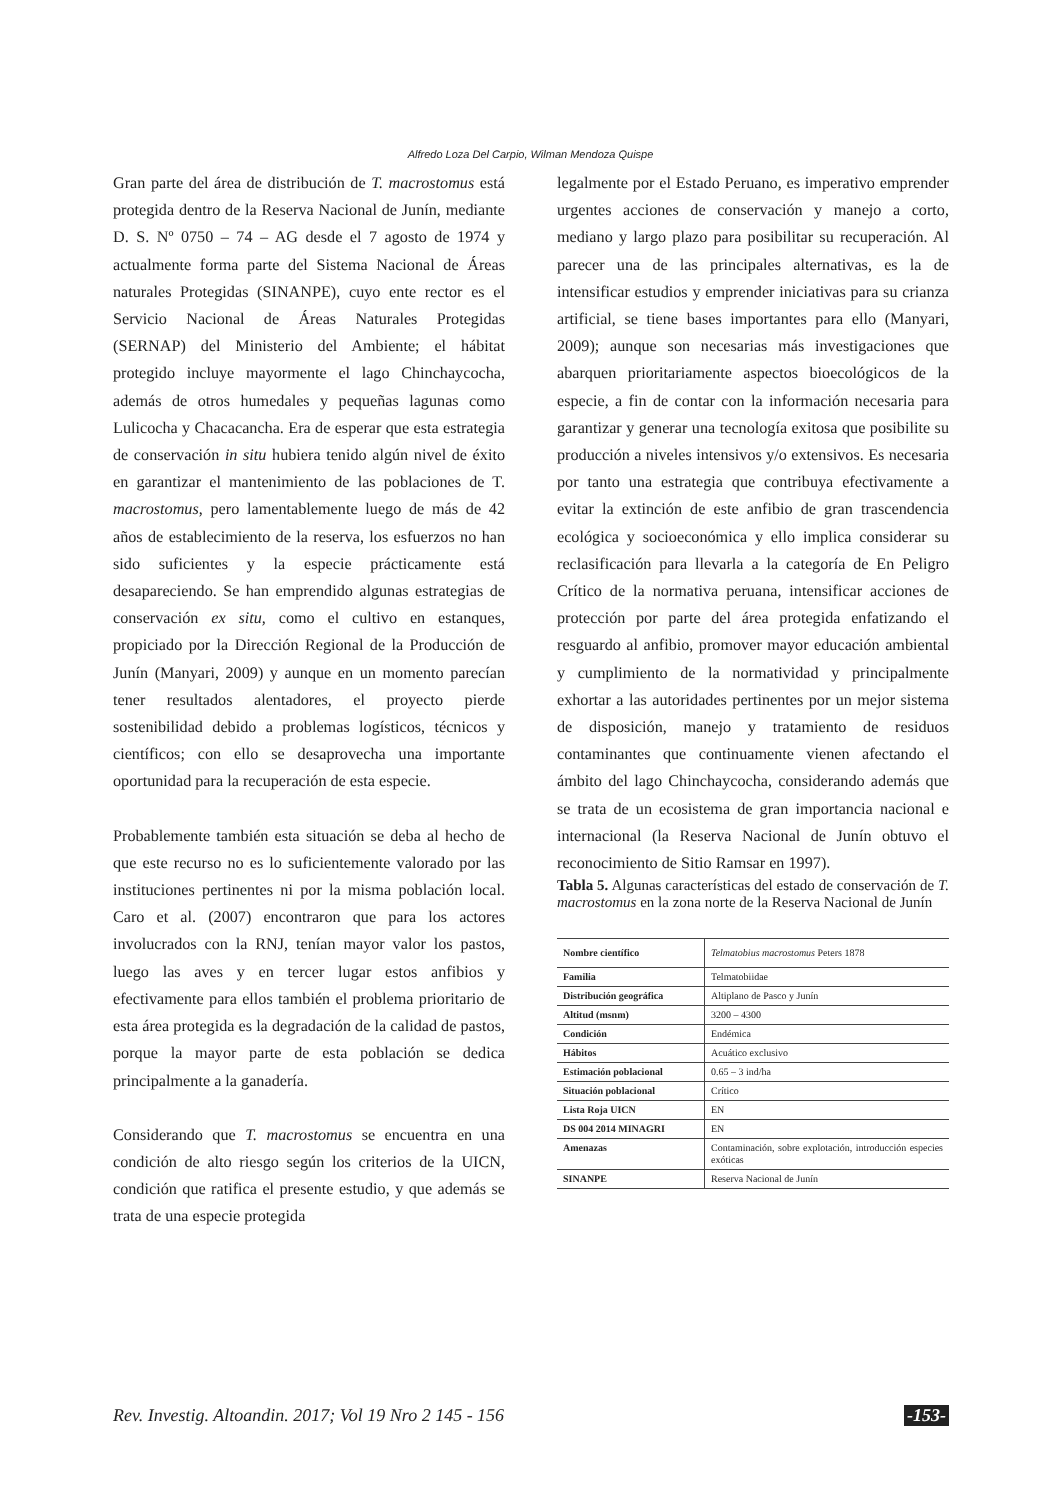Alfredo Loza Del Carpio, Wilman Mendoza Quispe
Gran parte del área de distribución de T. macrostomus está protegida dentro de la Reserva Nacional de Junín, mediante D. S. Nº 0750 – 74 – AG desde el 7 agosto de 1974 y actualmente forma parte del Sistema Nacional de Áreas naturales Protegidas (SINANPE), cuyo ente rector es el Servicio Nacional de Áreas Naturales Protegidas (SERNAP) del Ministerio del Ambiente; el hábitat protegido incluye mayormente el lago Chinchaycocha, además de otros humedales y pequeñas lagunas como Lulicocha y Chacacancha. Era de esperar que esta estrategia de conservación in situ hubiera tenido algún nivel de éxito en garantizar el mantenimiento de las poblaciones de T. macrostomus, pero lamentablemente luego de más de 42 años de establecimiento de la reserva, los esfuerzos no han sido suficientes y la especie prácticamente está desapareciendo. Se han emprendido algunas estrategias de conservación ex situ, como el cultivo en estanques, propiciado por la Dirección Regional de la Producción de Junín (Manyari, 2009) y aunque en un momento parecían tener resultados alentadores, el proyecto pierde sostenibilidad debido a problemas logísticos, técnicos y científicos; con ello se desaprovecha una importante oportunidad para la recuperación de esta especie.
Probablemente también esta situación se deba al hecho de que este recurso no es lo suficientemente valorado por las instituciones pertinentes ni por la misma población local. Caro et al. (2007) encontraron que para los actores involucrados con la RNJ, tenían mayor valor los pastos, luego las aves y en tercer lugar estos anfibios y efectivamente para ellos también el problema prioritario de esta área protegida es la degradación de la calidad de pastos, porque la mayor parte de esta población se dedica principalmente a la ganadería.
Considerando que T. macrostomus se encuentra en una condición de alto riesgo según los criterios de la UICN, condición que ratifica el presente estudio, y que además se trata de una especie protegida
legalmente por el Estado Peruano, es imperativo emprender urgentes acciones de conservación y manejo a corto, mediano y largo plazo para posibilitar su recuperación. Al parecer una de las principales alternativas, es la de intensificar estudios y emprender iniciativas para su crianza artificial, se tiene bases importantes para ello (Manyari, 2009); aunque son necesarias más investigaciones que abarquen prioritariamente aspectos bioecológicos de la especie, a fin de contar con la información necesaria para garantizar y generar una tecnología exitosa que posibilite su producción a niveles intensivos y/o extensivos. Es necesaria por tanto una estrategia que contribuya efectivamente a evitar la extinción de este anfibio de gran trascendencia ecológica y socioeconómica y ello implica considerar su reclasificación para llevarla a la categoría de En Peligro Crítico de la normativa peruana, intensificar acciones de protección por parte del área protegida enfatizando el resguardo al anfibio, promover mayor educación ambiental y cumplimiento de la normatividad y principalmente exhortar a las autoridades pertinentes por un mejor sistema de disposición, manejo y tratamiento de residuos contaminantes que continuamente vienen afectando el ámbito del lago Chinchaycocha, considerando además que se trata de un ecosistema de gran importancia nacional e internacional (la Reserva Nacional de Junín obtuvo el reconocimiento de Sitio Ramsar en 1997).
Tabla 5. Algunas características del estado de conservación de T. macrostomus en la zona norte de la Reserva Nacional de Junín
| Nombre científico | Telmatobius macrostomus Peters 1878 |
| Familia | Telmatobiidae |
| Distribución geográfica | Altiplano de Pasco y Junín |
| Altitud (msnm) | 3200 – 4300 |
| Condición | Endémica |
| Hábitos | Acuático exclusivo |
| Estimación poblacional | 0.65 – 3 ind/ha |
| Situación poblacional | Crítico |
| Lista Roja UICN | EN |
| DS 004 2014 MINAGRI | EN |
| Amenazas | Contaminación, sobre explotación, introducción especies exóticas |
| SINANPE | Reserva Nacional de Junín |
Rev. Investig. Altoandin. 2017; Vol 19 Nro 2 145 - 156 -153-